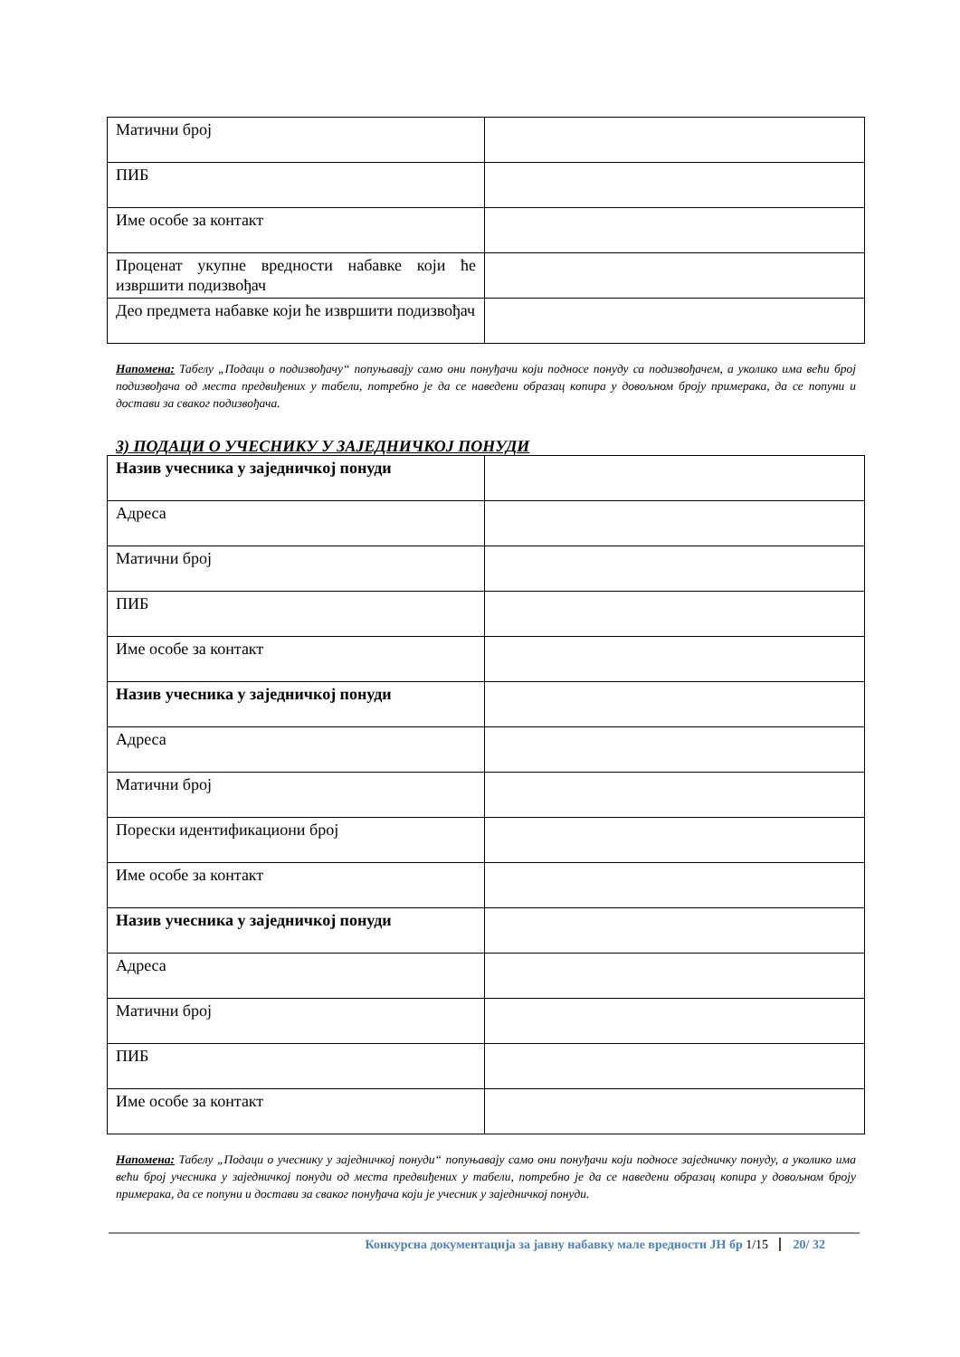| Матични број | |
| ПИБ | |
| Име особе за контакт | |
| Проценат укупне вредности набавке који ће извршити подизвођач | |
| Део предмета набавке који ће извршити подизвођач | |
Напомена: Табелу „Подаци о подизвођачу“ попуњавају само они понуђачи који подносе понуду са подизвођачем, а уколико има већи број подизвођача од места предвиђених у табели, потребно је да се наведени образац копира у довољном броју примерака, да се попуни и достави за сваког подизвођача.
3) ПОДАЦИ О УЧЕСНИКУ У ЗАЈЕДНИЧКОЈ ПОНУДИ
| Назив учесника у заједничкој понуди | |
| Адреса | |
| Матични број | |
| ПИБ | |
| Име особе за контакт | |
| Назив учесника у заједничкој понуди | |
| Адреса | |
| Матични број | |
| Порески идентификациони број | |
| Име особе за контакт | |
| Назив учесника у заједничкој понуди | |
| Адреса | |
| Матични број | |
| ПИБ | |
| Име особе за контакт | |
Напомена: Табелу „Подаци о учеснику у заједничкој понуди“ попуњавају само они понуђачи који подносе заједничку понуду, а уколико има већи број учесника у заједничкој понуди од места предвиђених у табели, потребно је да се наведени образац копира у довољном броју примерака, да се попуни и достави за сваког понуђача који је учесник у заједничкој понуди.
Конкурсна документација за јавну набавку мале вредности ЈН бр 1/15 20/ 32